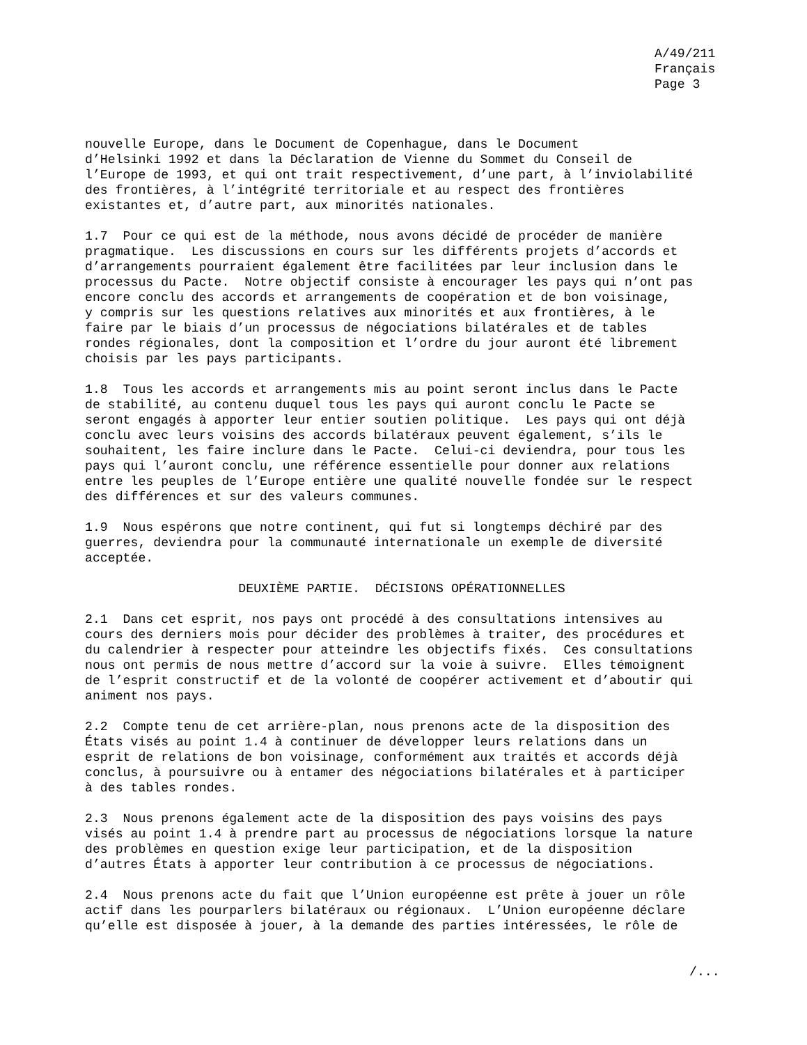A/49/211 Français Page 3
nouvelle Europe, dans le Document de Copenhague, dans le Document d’Helsinki 1992 et dans la Déclaration de Vienne du Sommet du Conseil de l’Europe de 1993, et qui ont trait respectivement, d’une part, à l’inviolabilité des frontières, à l’intégrité territoriale et au respect des frontières existantes et, d’autre part, aux minorités nationales.
1.7 Pour ce qui est de la méthode, nous avons décidé de procéder de manière pragmatique. Les discussions en cours sur les différents projets d’accords et d’arrangements pourraient également être facilitées par leur inclusion dans le processus du Pacte. Notre objectif consiste à encourager les pays qui n’ont pas encore conclu des accords et arrangements de coopération et de bon voisinage, y compris sur les questions relatives aux minorités et aux frontières, à le faire par le biais d’un processus de négociations bilatérales et de tables rondes régionales, dont la composition et l’ordre du jour auront été librement choisis par les pays participants.
1.8 Tous les accords et arrangements mis au point seront inclus dans le Pacte de stabilité, au contenu duquel tous les pays qui auront conclu le Pacte se seront engagés à apporter leur entier soutien politique. Les pays qui ont déjà conclu avec leurs voisins des accords bilatéraux peuvent également, s’ils le souhaitent, les faire inclure dans le Pacte. Celui-ci deviendra, pour tous les pays qui l’auront conclu, une référence essentielle pour donner aux relations entre les peuples de l’Europe entière une qualité nouvelle fondée sur le respect des différences et sur des valeurs communes.
1.9 Nous espérons que notre continent, qui fut si longtemps déchiré par des guerres, deviendra pour la communauté internationale un exemple de diversité acceptée.
DEUXIÈME PARTIE. DÉCISIONS OPÉRATIONNELLES
2.1 Dans cet esprit, nos pays ont procédé à des consultations intensives au cours des derniers mois pour décider des problèmes à traiter, des procédures et du calendrier à respecter pour atteindre les objectifs fixés. Ces consultations nous ont permis de nous mettre d’accord sur la voie à suivre. Elles témoignent de l’esprit constructif et de la volonté de coopérer activement et d’aboutir qui animent nos pays.
2.2 Compte tenu de cet arrière-plan, nous prenons acte de la disposition des États visés au point 1.4 à continuer de développer leurs relations dans un esprit de relations de bon voisinage, conformément aux traités et accords déjà conclus, à poursuivre ou à entamer des négociations bilatérales et à participer à des tables rondes.
2.3 Nous prenons également acte de la disposition des pays voisins des pays visés au point 1.4 à prendre part au processus de négociations lorsque la nature des problèmes en question exige leur participation, et de la disposition d’autres États à apporter leur contribution à ce processus de négociations.
2.4 Nous prenons acte du fait que l’Union européenne est prête à jouer un rôle actif dans les pourparlers bilatéraux ou régionaux. L’Union européenne déclare qu’elle est disposée à jouer, à la demande des parties intéressées, le rôle de
/...